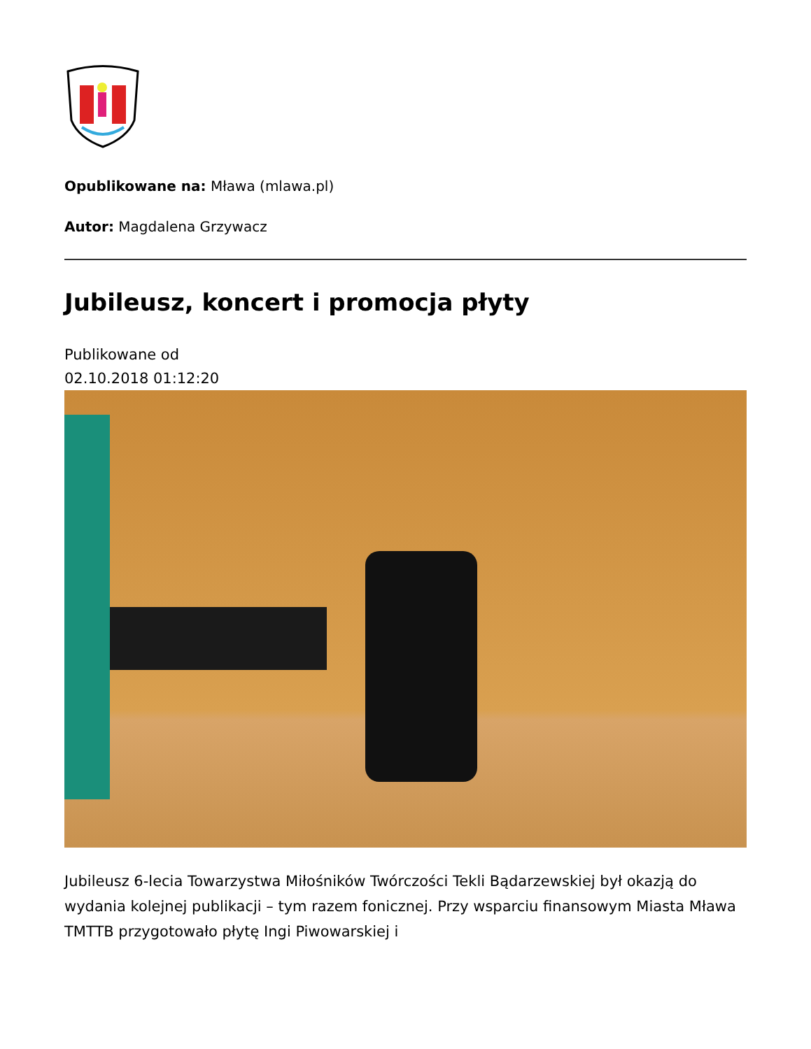Opublikowane na: Mława (mlawa.pl)
Autor: Magdalena Grzywacz
Jubileusz, koncert i promocja płyty
Publikowane od
02.10.2018 01:12:20
Jubileusz 6-lecia Towarzystwa Miłośników Twórczości Tekli Bądarzewskiej był okazją do wydania kolejnej publikacji – tym razem fonicznej. Przy wsparciu finansowym Miasta Mława TMTTB przygotowało płytę Ingi Piwowarskiej i